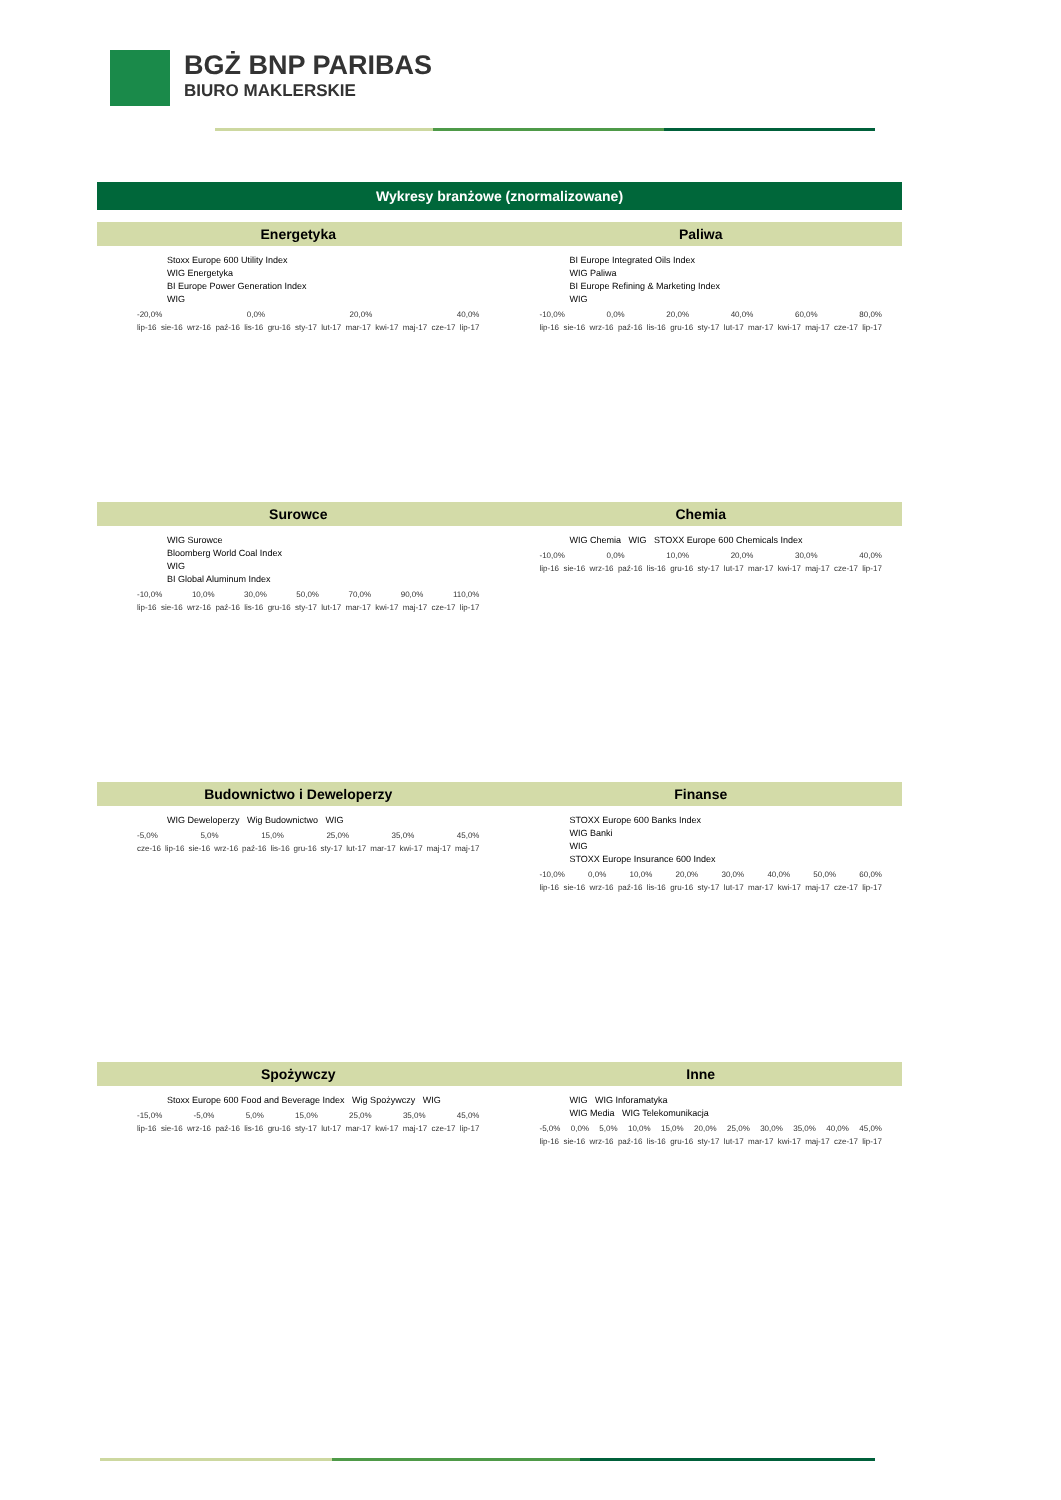BGŻ BNP PARIBAS
BIURO MAKLERSKIE
Wykresy branżowe (znormalizowane)
Energetyka
Stoxx Europe 600 Utility Index
WIG Energetyka
BI Europe Power Generation Index
WIG
-20,0% 0,0% 20,0% 40,0%
lip-16 sie-16 wrz-16 paź-16 lis-16 gru-16 sty-17 lut-17 mar-17 kwi-17 maj-17 cze-17 lip-17
Paliwa
BI Europe Integrated Oils Index
WIG Paliwa
BI Europe Refining & Marketing Index
WIG
-10,0% 0,0% 20,0% 40,0% 60,0% 80,0%
lip-16 sie-16 wrz-16 paź-16 lis-16 gru-16 sty-17 lut-17 mar-17 kwi-17 maj-17 cze-17 lip-17
Surowce
WIG Surowce
Bloomberg World Coal Index
WIG
BI Global Aluminum Index
-10,0% 10,0% 30,0% 50,0% 70,0% 90,0% 110,0%
lip-16 sie-16 wrz-16 paź-16 lis-16 gru-16 sty-17 lut-17 mar-17 kwi-17 maj-17 cze-17 lip-17
Chemia
WIG Chemia WIG STOXX Europe 600 Chemicals Index
-10,0% 0,0% 10,0% 20,0% 30,0% 40,0%
lip-16 sie-16 wrz-16 paź-16 lis-16 gru-16 sty-17 lut-17 mar-17 kwi-17 maj-17 cze-17 lip-17
Budownictwo i Deweloperzy
WIG Deweloperzy Wig Budownictwo WIG
-5,0% 5,0% 15,0% 25,0% 35,0% 45,0%
cze-16 lip-16 sie-16 wrz-16 paź-16 lis-16 gru-16 sty-17 lut-17 mar-17 kwi-17 maj-17 maj-17
Finanse
STOXX Europe 600 Banks Index
WIG Banki
WIG
STOXX Europe Insurance 600 Index
-10,0% 0,0% 10,0% 20,0% 30,0% 40,0% 50,0% 60,0%
lip-16 sie-16 wrz-16 paź-16 lis-16 gru-16 sty-17 lut-17 mar-17 kwi-17 maj-17 cze-17 lip-17
Spożywczy
Stoxx Europe 600 Food and Beverage Index Wig Spożywczy WIG
-15,0% -5,0% 5,0% 15,0% 25,0% 35,0% 45,0%
lip-16 sie-16 wrz-16 paź-16 lis-16 gru-16 sty-17 lut-17 mar-17 kwi-17 maj-17 cze-17 lip-17
Inne
WIG WIG Inforamatyka
WIG Media WIG Telekomunikacja
-5,0% 0,0% 5,0% 10,0% 15,0% 20,0% 25,0% 30,0% 35,0% 40,0% 45,0%
lip-16 sie-16 wrz-16 paź-16 lis-16 gru-16 sty-17 lut-17 mar-17 kwi-17 maj-17 cze-17 lip-17